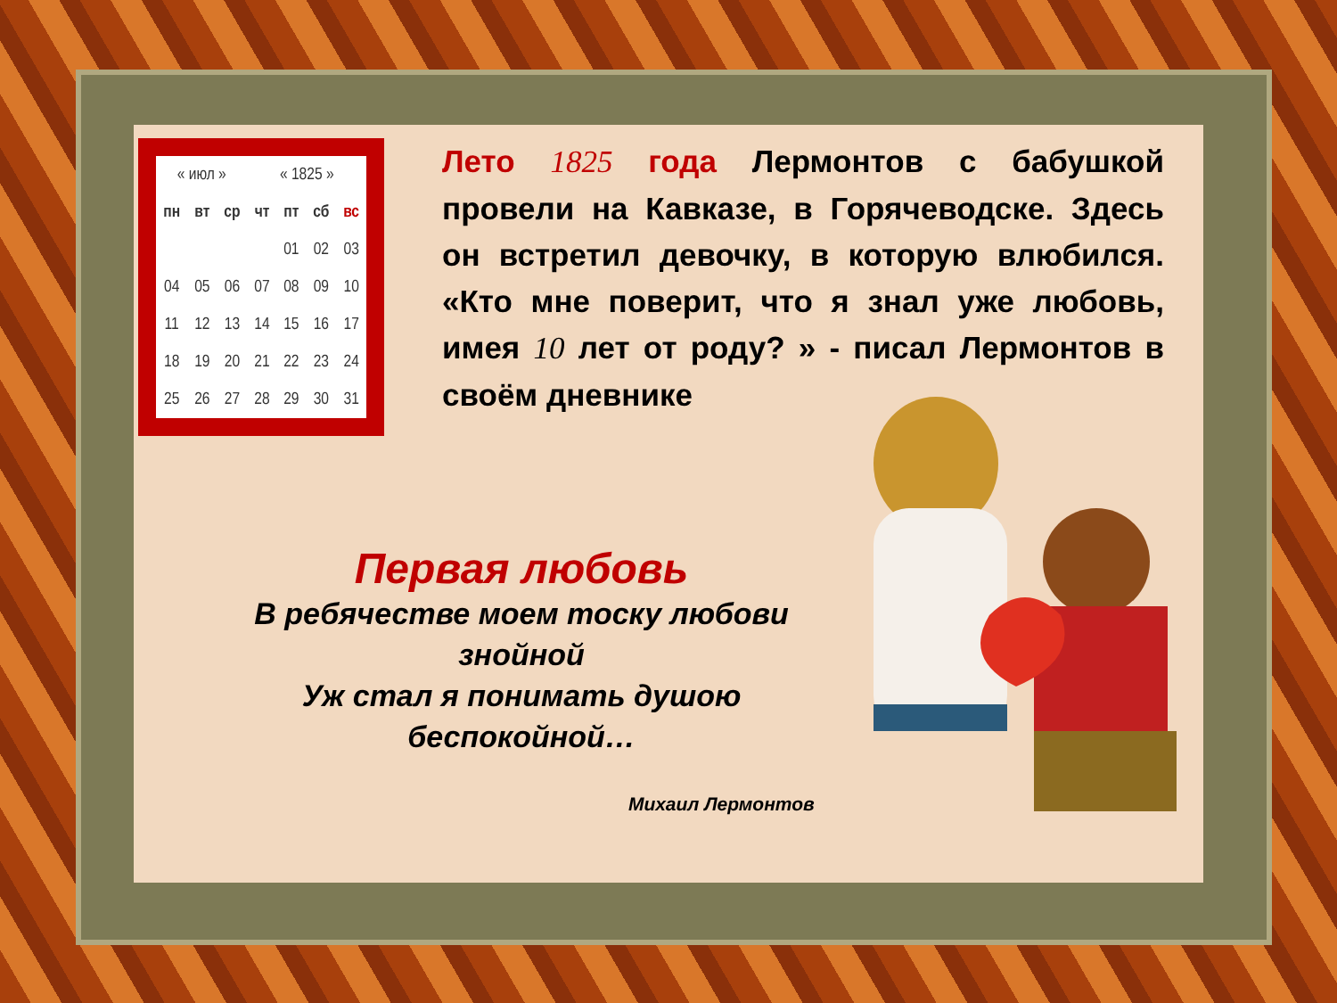| « июл » | | | « 1825 » | | | |
| пн | вт | ср | чт | пт | сб | вс |
| | | | | 01 | 02 | 03 |
| 04 | 05 | 06 | 07 | 08 | 09 | 10 |
| 11 | 12 | 13 | 14 | 15 | 16 | 17 |
| 18 | 19 | 20 | 21 | 22 | 23 | 24 |
| 25 | 26 | 27 | 28 | 29 | 30 | 31 |
Лето 1825 года Лермонтов с бабушкой провели на Кавказе, в Горячеводске. Здесь он встретил девочку, в которую влюбился. «Кто мне поверит, что я знал уже любовь, имея 10 лет от роду? » - писал Лермонтов в своём дневнике
Первая любовь
В ребячестве моем тоску любови знойной
Уж стал я понимать душою беспокойной…
Михаил Лермонтов